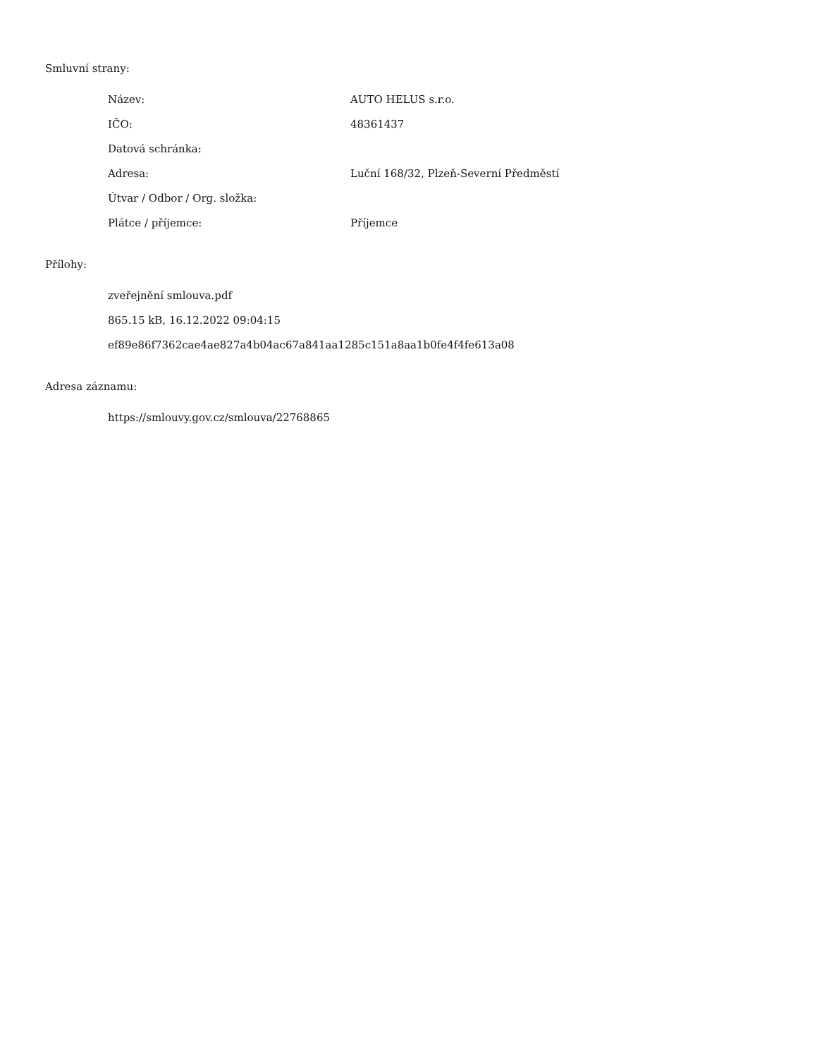Smluvní strany:
| Název: | AUTO HELUS s.r.o. |
| IČO: | 48361437 |
| Datová schránka: | |
| Adresa: | Luční 168/32, Plzeň-Severní Předměstí |
| Útvar / Odbor / Org. složka: | |
| Plátce / příjemce: | Příjemce |
Přílohy:
zveřejnění smlouva.pdf
865.15 kB, 16.12.2022 09:04:15
ef89e86f7362cae4ae827a4b04ac67a841aa1285c151a8aa1b0fe4f4fe613a08
Adresa záznamu:
https://smlouvy.gov.cz/smlouva/22768865